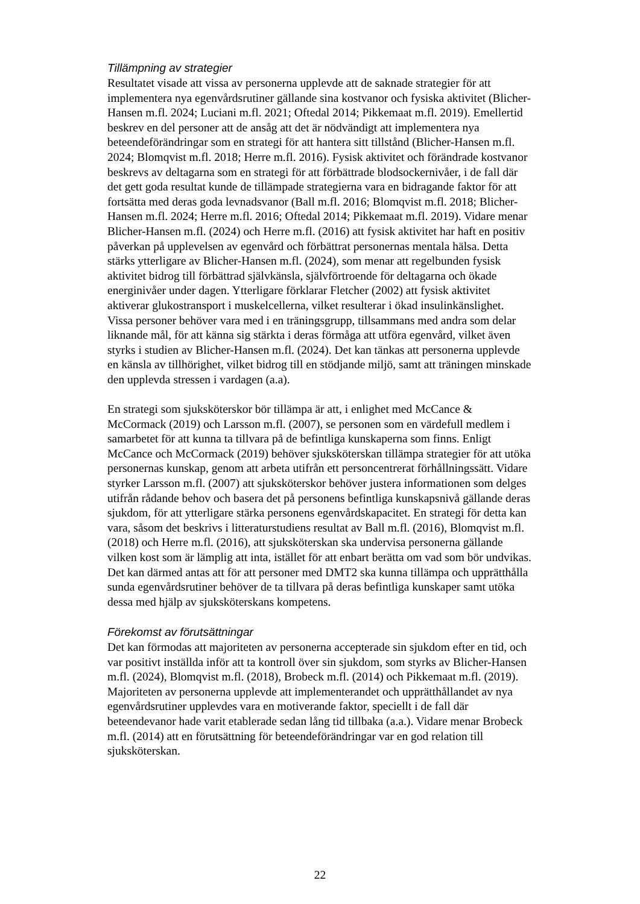Tillämpning av strategier
Resultatet visade att vissa av personerna upplevde att de saknade strategier för att implementera nya egenvårdsrutiner gällande sina kostvanor och fysiska aktivitet (Blicher-Hansen m.fl. 2024; Luciani m.fl. 2021; Oftedal 2014; Pikkemaat m.fl. 2019). Emellertid beskrev en del personer att de ansåg att det är nödvändigt att implementera nya beteendeförändringar som en strategi för att hantera sitt tillstånd (Blicher-Hansen m.fl. 2024; Blomqvist m.fl. 2018; Herre m.fl. 2016). Fysisk aktivitet och förändrade kostvanor beskrevs av deltagarna som en strategi för att förbättrade blodsockernivåer, i de fall där det gett goda resultat kunde de tillämpade strategierna vara en bidragande faktor för att fortsätta med deras goda levnadsvanor (Ball m.fl. 2016; Blomqvist m.fl. 2018; Blicher-Hansen m.fl. 2024; Herre m.fl. 2016; Oftedal 2014; Pikkemaat m.fl. 2019). Vidare menar Blicher-Hansen m.fl. (2024) och Herre m.fl. (2016) att fysisk aktivitet har haft en positiv påverkan på upplevelsen av egenvård och förbättrat personernas mentala hälsa. Detta stärks ytterligare av Blicher-Hansen m.fl. (2024), som menar att regelbunden fysisk aktivitet bidrog till förbättrad självkänsla, självförtroende för deltagarna och ökade energinivåer under dagen. Ytterligare förklarar Fletcher (2002) att fysisk aktivitet aktiverar glukostransport i muskelcellerna, vilket resulterar i ökad insulinkänslighet. Vissa personer behöver vara med i en träningsgrupp, tillsammans med andra som delar liknande mål, för att känna sig stärkta i deras förmåga att utföra egenvård, vilket även styrks i studien av Blicher-Hansen m.fl. (2024). Det kan tänkas att personerna upplevde en känsla av tillhörighet, vilket bidrog till en stödjande miljö, samt att träningen minskade den upplevda stressen i vardagen (a.a).
En strategi som sjuksköterskor bör tillämpa är att, i enlighet med McCance & McCormack (2019) och Larsson m.fl. (2007), se personen som en värdefull medlem i samarbetet för att kunna ta tillvara på de befintliga kunskaperna som finns. Enligt McCance och McCormack (2019) behöver sjuksköterskan tillämpa strategier för att utöka personernas kunskap, genom att arbeta utifrån ett personcentrerat förhållningssätt. Vidare styrker Larsson m.fl. (2007) att sjuksköterskor behöver justera informationen som delges utifrån rådande behov och basera det på personens befintliga kunskapsnivå gällande deras sjukdom, för att ytterligare stärka personens egenvårdskapacitet. En strategi för detta kan vara, såsom det beskrivs i litteraturstudiens resultat av Ball m.fl. (2016), Blomqvist m.fl. (2018) och Herre m.fl. (2016), att sjuksköterskan ska undervisa personerna gällande vilken kost som är lämplig att inta, istället för att enbart berätta om vad som bör undvikas. Det kan därmed antas att för att personer med DMT2 ska kunna tillämpa och upprätthålla sunda egenvårdsrutiner behöver de ta tillvara på deras befintliga kunskaper samt utöka dessa med hjälp av sjuksköterskans kompetens.
Förekomst av förutsättningar
Det kan förmodas att majoriteten av personerna accepterade sin sjukdom efter en tid, och var positivt inställda inför att ta kontroll över sin sjukdom, som styrks av Blicher-Hansen m.fl. (2024), Blomqvist m.fl. (2018), Brobeck m.fl. (2014) och Pikkemaat m.fl. (2019). Majoriteten av personerna upplevde att implementerandet och upprätthållandet av nya egenvårdsrutiner upplevdes vara en motiverande faktor, speciellt i de fall där beteendevanor hade varit etablerade sedan lång tid tillbaka (a.a.). Vidare menar Brobeck m.fl. (2014) att en förutsättning för beteendeförändringar var en god relation till sjuksköterskan.
22